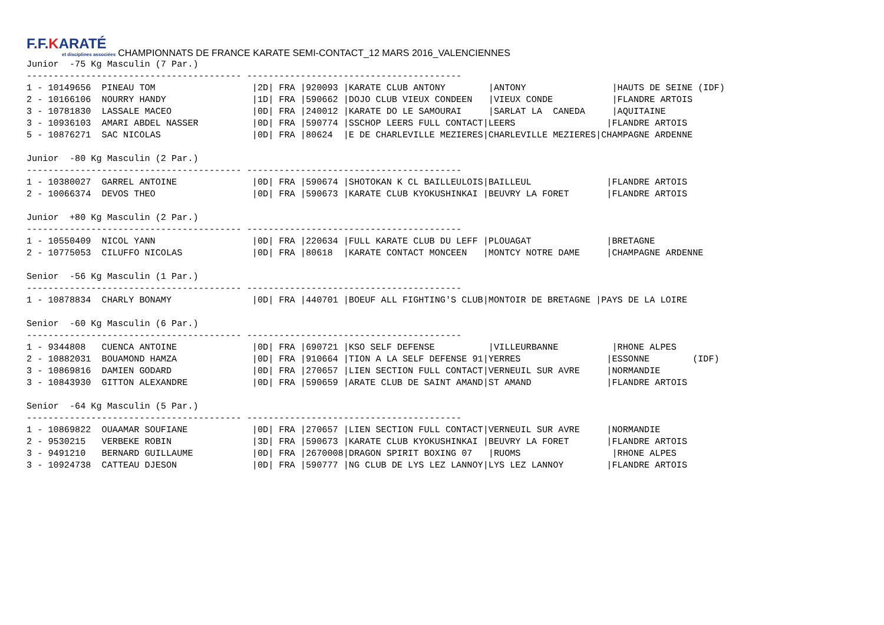F.F.KARATÉ et disciplines associées CHAMPIONNATS DE FRANCE KARATE SEMI-CONTACT_12 MARS 2016_VALENCIENNES
Junior  -75 Kg Masculin (7 Par.)
---------------------------------------- ----------------------------------------
1 - 10149656  PINEAU TOM                  |2D| FRA |920093 |KARATE CLUB ANTONY        |ANTONY                |HAUTS DE SEINE (IDF)
2 - 10166106  NOURRY HANDY                |1D| FRA |590662 |DOJO CLUB VIEUX CONDEEN   |VIEUX CONDE           |FLANDRE ARTOIS
3 - 10781830  LASSALE MACEO               |0D| FRA |240012 |KARATE DO LE SAMOURAI     |SARLAT LA  CANEDA     |AQUITAINE
3 - 10936103  AMARI ABDEL NASSER          |0D| FRA |590774 |SSCHOP LEERS FULL CONTACT|LEERS                 |FLANDRE ARTOIS
5 - 10876271  SAC NICOLAS                 |0D| FRA |80624  |E DE CHARLEVILLE MEZIERES|CHARLEVILLE MEZIERES|CHAMPAGNE ARDENNE

Junior  -80 Kg Masculin (2 Par.)
---------------------------------------- ----------------------------------------
1 - 10380027  GARREL ANTOINE              |0D| FRA |590674 |SHOTOKAN K CL BAILLEULOIS|BAILLEUL              |FLANDRE ARTOIS
2 - 10066374  DEVOS THEO                  |0D| FRA |590673 |KARATE CLUB KYOKUSHINKAI |BEUVRY LA FORET       |FLANDRE ARTOIS

Junior  +80 Kg Masculin (2 Par.)
---------------------------------------- ----------------------------------------
1 - 10550409  NICOL YANN                  |0D| FRA |220634 |FULL KARATE CLUB DU LEFF |PLOUAGAT              |BRETAGNE
2 - 10775053  CILUFFO NICOLAS             |0D| FRA |80618  |KARATE CONTACT MONCEEN   |MONTCY NOTRE DAME     |CHAMPAGNE ARDENNE

Senior  -56 Kg Masculin (1 Par.)
---------------------------------------- ----------------------------------------
1 - 10878834  CHARLY BONAMY               |0D| FRA |440701 |BOEUF ALL FIGHTING'S CLUB|MONTOIR DE BRETAGNE |PAYS DE LA LOIRE

Senior  -60 Kg Masculin (6 Par.)
---------------------------------------- ----------------------------------------
1 - 9344808   CUENCA ANTOINE              |0D| FRA |690721 |KSO SELF DEFENSE          |VILLEURBANNE          |RHONE ALPES
2 - 10882031  BOUAMOND HAMZA              |0D| FRA |910664 |TION A LA SELF DEFENSE 91|YERRES                |ESSONNE        (IDF)
3 - 10869816  DAMIEN GODARD               |0D| FRA |270657 |LIEN SECTION FULL CONTACT|VERNEUIL SUR AVRE     |NORMANDIE
3 - 10843930  GITTON ALEXANDRE            |0D| FRA |590659 |ARATE CLUB DE SAINT AMAND|ST AMAND              |FLANDRE ARTOIS

Senior  -64 Kg Masculin (5 Par.)
---------------------------------------- ----------------------------------------
1 - 10869822  OUAAMAR SOUFIANE            |0D| FRA |270657 |LIEN SECTION FULL CONTACT|VERNEUIL SUR AVRE     |NORMANDIE
2 - 9530215   VERBEKE ROBIN               |3D| FRA |590673 |KARATE CLUB KYOKUSHINKAI |BEUVRY LA FORET       |FLANDRE ARTOIS
3 - 9491210   BERNARD GUILLAUME           |0D| FRA |2670008|DRAGON SPIRIT BOXING 07   |RUOMS                 |RHONE ALPES
3 - 10924738  CATTEAU DJESON              |0D| FRA |590777 |NG CLUB DE LYS LEZ LANNOY|LYS LEZ LANNOY        |FLANDRE ARTOIS